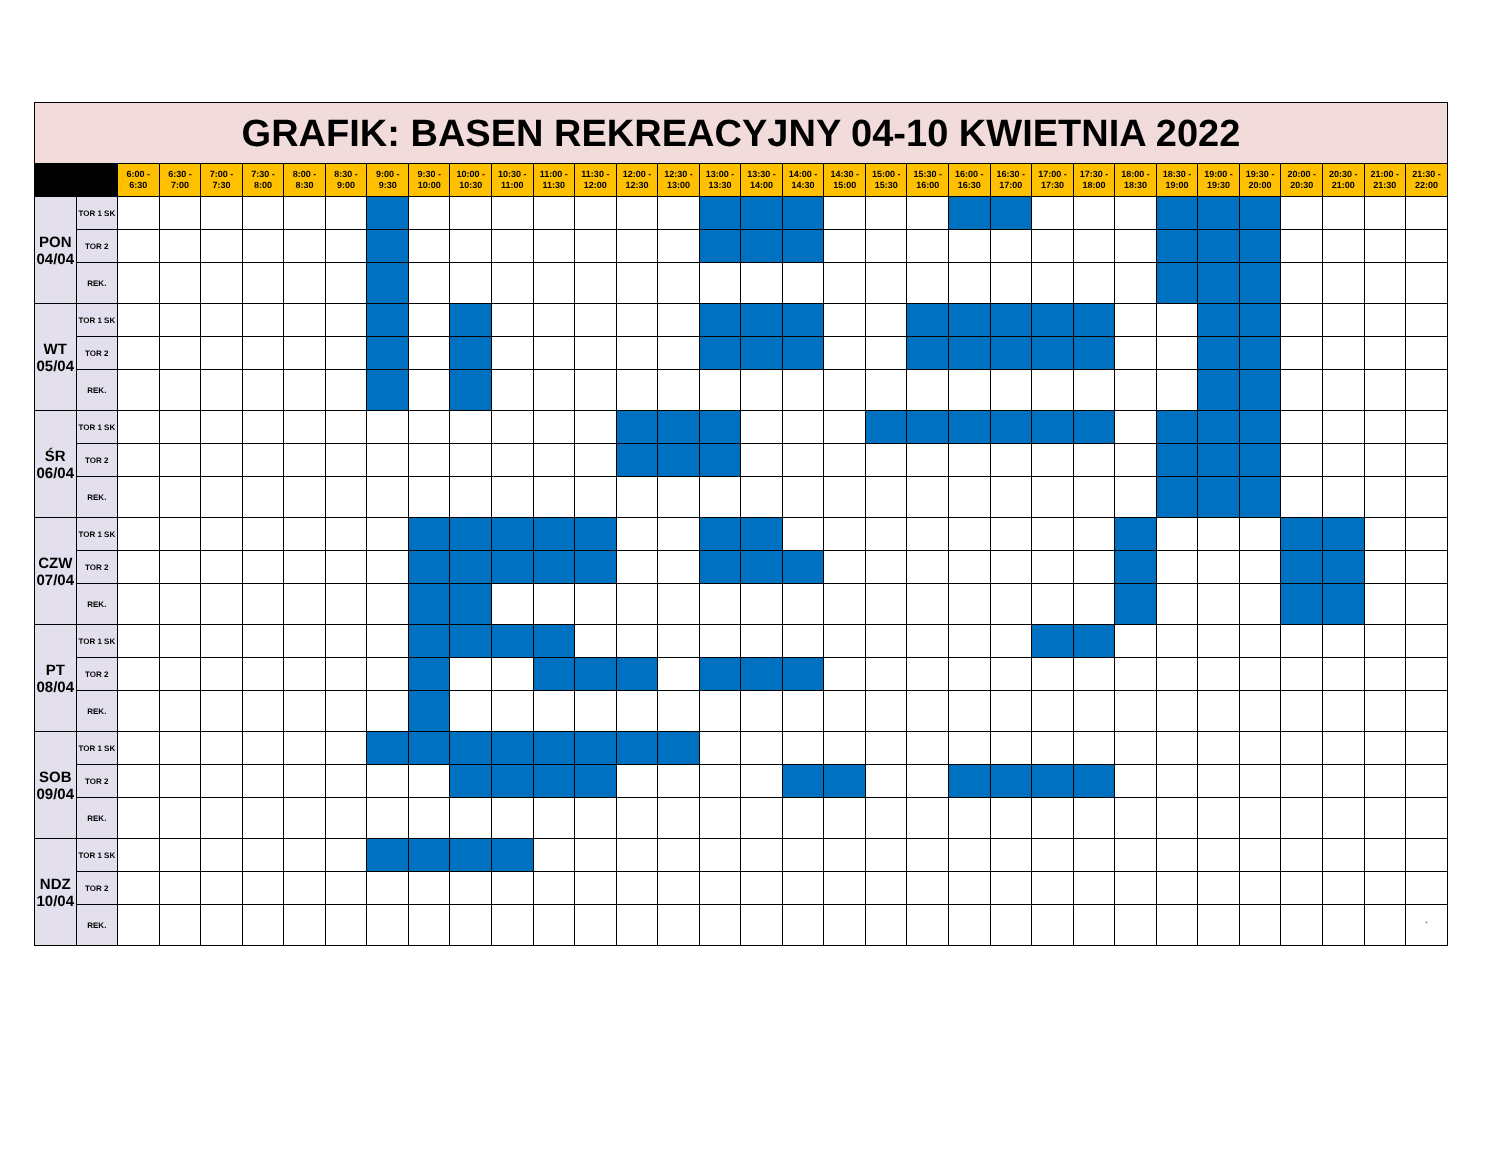| GRAFIK: BASEN REKREACYJNY 04-10 KWIETNIA 2022 | | | | | | | | | | | | | | | | | | | | | | | | | | | | | | | | | |
| | | 6:00 - 6:30 | 6:30 - 7:00 | 7:00 - 7:30 | 7:30 - 8:00 | 8:00 - 8:30 | 8:30 - 9:00 | 9:00 - 9:30 | 9:30 - 10:00 | 10:00 - 10:30 | 10:30 - 11:00 | 11:00 - 11:30 | 11:30 - 12:00 | 12:00 - 12:30 | 12:30 - 13:00 | 13:00 - 13:30 | 13:30 - 14:00 | 14:00 - 14:30 | 14:30 - 15:00 | 15:00 - 15:30 | 15:30 - 16:00 | 16:00 - 16:30 | 16:30 - 17:00 | 17:00 - 17:30 | 17:30 - 18:00 | 18:00 - 18:30 | 18:30 - 19:00 | 19:00 - 19:30 | 19:30 - 20:00 | 20:00 - 20:30 | 20:30 - 21:00 | 21:00 - 21:30 | 21:30 - 22:00 |
| PON 04/04 | TOR 1 SK | | | | | | | | | | | | | | | | | | | | | | | | | | | | | | | | |
| | TOR 2 | | | | | | | | | | | | | | | | | | | | | | | | | | | | | | | | |
| | REK. | | | | | | | | | | | | | | | | | | | | | | | | | | | | | | | | |
| WT 05/04 | TOR 1 SK | | | | | | | | | | | | | | | | | | | | | | | | | | | | | | | | |
| | TOR 2 | | | | | | | | | | | | | | | | | | | | | | | | | | | | | | | | |
| | REK. | | | | | | | | | | | | | | | | | | | | | | | | | | | | | | | | |
| ŚR 06/04 | TOR 1 SK | | | | | | | | | | | | | | | | | | | | | | | | | | | | | | | | |
| | TOR 2 | | | | | | | | | | | | | | | | | | | | | | | | | | | | | | | | |
| | REK. | | | | | | | | | | | | | | | | | | | | | | | | | | | | | | | | |
| CZW 07/04 | TOR 1 SK | | | | | | | | | | | | | | | | | | | | | | | | | | | | | | | | |
| | TOR 2 | | | | | | | | | | | | | | | | | | | | | | | | | | | | | | | | |
| | REK. | | | | | | | | | | | | | | | | | | | | | | | | | | | | | | | | |
| PT 08/04 | TOR 1 SK | | | | | | | | | | | | | | | | | | | | | | | | | | | | | | | | |
| | TOR 2 | | | | | | | | | | | | | | | | | | | | | | | | | | | | | | | | |
| | REK. | | | | | | | | | | | | | | | | | | | | | | | | | | | | | | | | |
| SOB 09/04 | TOR 1 SK | | | | | | | | | | | | | | | | | | | | | | | | | | | | | | | | |
| | TOR 2 | | | | | | | | | | | | | | | | | | | | | | | | | | | | | | | | |
| | REK. | | | | | | | | | | | | | | | | | | | | | | | | | | | | | | | | |
| NDZ 10/04 | TOR 1 SK | | | | | | | | | | | | | | | | | | | | | | | | | | | | | | | | |
| | TOR 2 | | | | | | | | | | | | | | | | | | | | | | | | | | | | | | | | |
| | REK. | | | | | | | | | | | | | | | | | | | | | | | | | | | | | | | | ` |